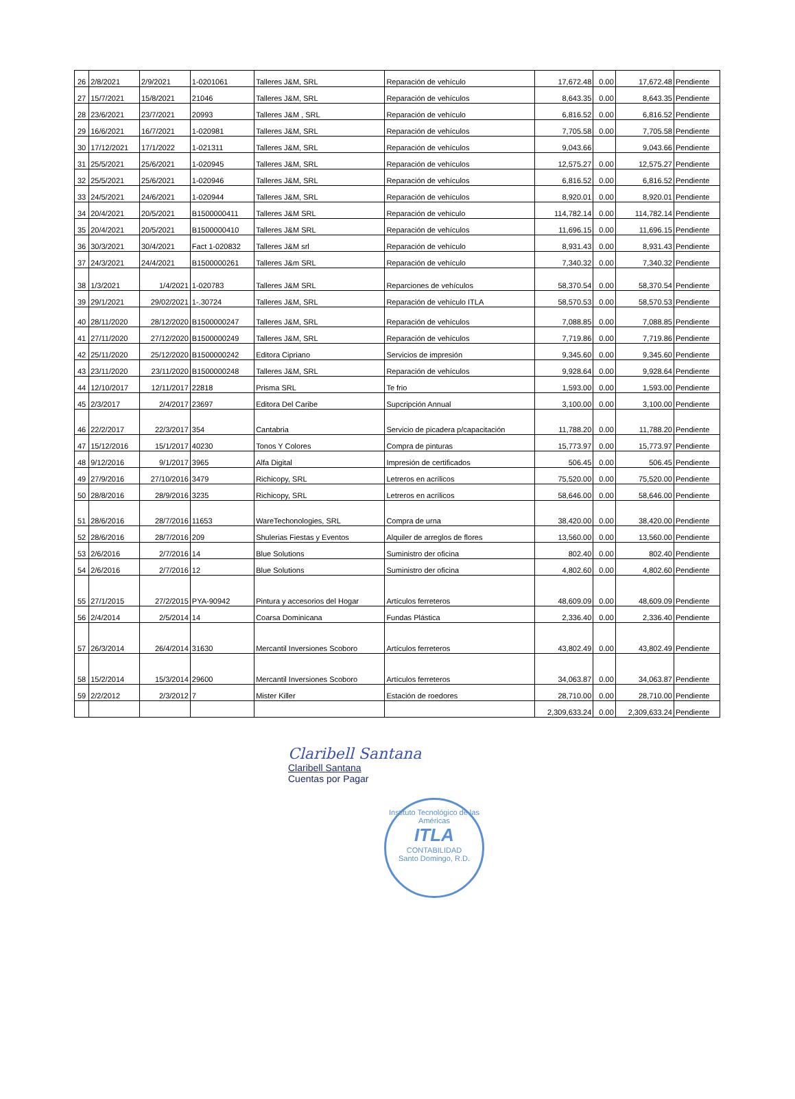| 26 | 2/8/2021 | 2/9/2021 | 1-0201061 | Talleres J&M, SRL | Reparación de vehículo | 17,672.48 | 0.00 | 17,672.48 | Pendiente |
| 27 | 15/7/2021 | 15/8/2021 | 21046 | Talleres J&M, SRL | Reparación de vehículos | 8,643.35 | 0.00 | 8,643.35 | Pendiente |
| 28 | 23/6/2021 | 23/7/2021 | 20993 | Talleres J&M , SRL | Reparación de vehículo | 6,816.52 | 0.00 | 6,816.52 | Pendiente |
| 29 | 16/6/2021 | 16/7/2021 | 1-020981 | Talleres J&M, SRL | Reparación de vehículos | 7,705.58 | 0.00 | 7,705.58 | Pendiente |
| 30 | 17/12/2021 | 17/1/2022 | 1-021311 | Talleres J&M, SRL | Reparación de vehículos | 9,043.66 | | 9,043.66 | Pendiente |
| 31 | 25/5/2021 | 25/6/2021 | 1-020945 | Talleres J&M, SRL | Reparación de vehículos | 12,575.27 | 0.00 | 12,575.27 | Pendiente |
| 32 | 25/5/2021 | 25/6/2021 | 1-020946 | Talleres J&M, SRL | Reparación de vehículos | 6,816.52 | 0.00 | 6,816.52 | Pendiente |
| 33 | 24/5/2021 | 24/6/2021 | 1-020944 | Talleres J&M, SRL | Reparación de vehículos | 8,920.01 | 0.00 | 8,920.01 | Pendiente |
| 34 | 20/4/2021 | 20/5/2021 | B1500000411 | Talleres J&M SRL | Reparación de vehiculo | 114,782.14 | 0.00 | 114,782.14 | Pendiente |
| 35 | 20/4/2021 | 20/5/2021 | B1500000410 | Talleres J&M SRL | Reparación de vehículos | 11,696.15 | 0.00 | 11,696.15 | Pendiente |
| 36 | 30/3/2021 | 30/4/2021 | Fact 1-020832 | Talleres J&M srl | Reparación de vehículo | 8,931.43 | 0.00 | 8,931.43 | Pendiente |
| 37 | 24/3/2021 | 24/4/2021 | B1500000261 | Talleres J&m SRL | Reparación de vehículo | 7,340.32 | 0.00 | 7,340.32 | Pendiente |
| 38 | 1/3/2021 | 1/4/2021 | 1-020783 | Talleres J&M SRL | Reparciones de vehículos | 58,370.54 | 0.00 | 58,370.54 | Pendiente |
| 39 | 29/1/2021 | 29/02/2021 | 1-.30724 | Talleres J&M, SRL | Reparación de vehículo ITLA | 58,570.53 | 0.00 | 58,570.53 | Pendiente |
| 40 | 28/11/2020 | 28/12/2020 | B1500000247 | Talleres J&M, SRL | Reparación de vehículos | 7,088.85 | 0.00 | 7,088.85 | Pendiente |
| 41 | 27/11/2020 | 27/12/2020 | B1500000249 | Talleres J&M, SRL | Reparación de vehículos | 7,719.86 | 0.00 | 7,719.86 | Pendiente |
| 42 | 25/11/2020 | 25/12/2020 | B1500000242 | Editora Cipriano | Servicios de impresión | 9,345.60 | 0.00 | 9,345.60 | Pendiente |
| 43 | 23/11/2020 | 23/11/2020 | B1500000248 | Talleres J&M, SRL | Reparación de vehículos | 9,928.64 | 0.00 | 9,928.64 | Pendiente |
| 44 | 12/10/2017 | 12/11/2017 | 22818 | Prisma SRL | Te frio | 1,593.00 | 0.00 | 1,593.00 | Pendiente |
| 45 | 2/3/2017 | 2/4/2017 | 23697 | Editora Del Caribe | Supcripción Annual | 3,100.00 | 0.00 | 3,100.00 | Pendiente |
| 46 | 22/2/2017 | 22/3/2017 | 354 | Cantabria | Servicio de picadera p/capacitación | 11,788.20 | 0.00 | 11,788.20 | Pendiente |
| 47 | 15/12/2016 | 15/1/2017 | 40230 | Tonos Y Colores | Compra de pinturas | 15,773.97 | 0.00 | 15,773.97 | Pendiente |
| 48 | 9/12/2016 | 9/1/2017 | 3965 | Alfa Digital | Impresión de certificados | 506.45 | 0.00 | 506.45 | Pendiente |
| 49 | 27/9/2016 | 27/10/2016 | 3479 | Richicopy, SRL | Letreros en acrílicos | 75,520.00 | 0.00 | 75,520.00 | Pendiente |
| 50 | 28/8/2016 | 28/9/2016 | 3235 | Richicopy, SRL | Letreros en acrílicos | 58,646.00 | 0.00 | 58,646.00 | Pendiente |
| 51 | 28/6/2016 | 28/7/2016 | 11653 | WareTechonologies, SRL | Compra de urna | 38,420.00 | 0.00 | 38,420.00 | Pendiente |
| 52 | 28/6/2016 | 28/7/2016 | 209 | Shulerias Fiestas y Eventos | Alquiler de arreglos de flores | 13,560.00 | 0.00 | 13,560.00 | Pendiente |
| 53 | 2/6/2016 | 2/7/2016 | 14 | Blue Solutions | Suministro der oficina | 802.40 | 0.00 | 802.40 | Pendiente |
| 54 | 2/6/2016 | 2/7/2016 | 12 | Blue Solutions | Suministro der oficina | 4,802.60 | 0.00 | 4,802.60 | Pendiente |
| 55 | 27/1/2015 | 27/2/2015 | PYA-90942 | Pintura y accesorios del Hogar | Artículos ferreteros | 48,609.09 | 0.00 | 48,609.09 | Pendiente |
| 56 | 2/4/2014 | 2/5/2014 | 14 | Coarsa Dominicana | Fundas Plástica | 2,336.40 | 0.00 | 2,336.40 | Pendiente |
| 57 | 26/3/2014 | 26/4/2014 | 31630 | Mercantil Inversiones Scoboro | Artículos ferreteros | 43,802.49 | 0.00 | 43,802.49 | Pendiente |
| 58 | 15/2/2014 | 15/3/2014 | 29600 | Mercantil Inversiones Scoboro | Artículos ferreteros | 34,063.87 | 0.00 | 34,063.87 | Pendiente |
| 59 | 2/2/2012 | 2/3/2012 | 7 | Mister Killer | Estación de roedores | 28,710.00 | 0.00 | 28,710.00 | Pendiente |
| | | | | | | 2,309,633.24 | 0.00 | 2,309,633.24 | Pendiente |
Claribell Santana
Claribell Santana
Cuentas por Pagar
Instituto Tecnológico de las Américas
ITLA
CONTABILIDAD
Santo Domingo, R.D.